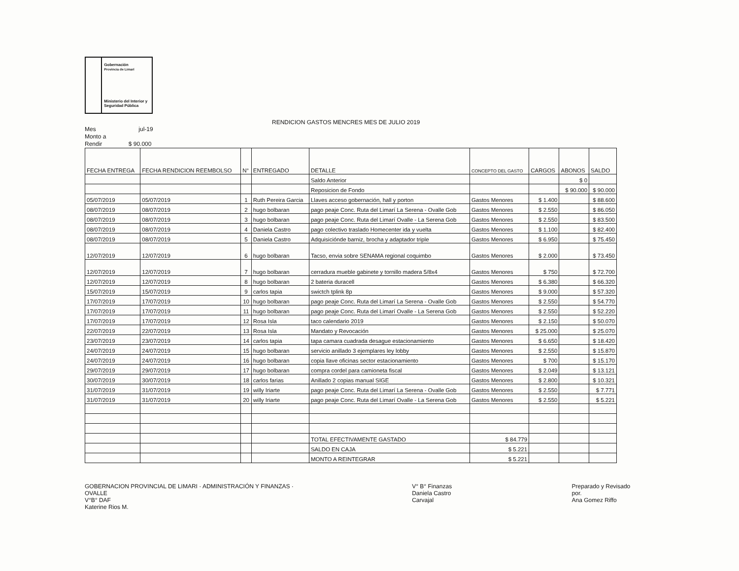Gobernación
Provincia de Limarí
Ministerio del Interior y Seguridad Pública
RENDICION GASTOS MENCRES MES DE JULIO 2019
Mes jul-19
Monto a
Rendir $ 90.000
| FECHA ENTREGA | FECHA RENDICION REEMBOLSO | N° | ENTREGADO | DETALLE | CONCEPTO DEL GASTO | CARGOS | ABONOS | SALDO |
| --- | --- | --- | --- | --- | --- | --- | --- | --- |
| | | | | Saldo Anterior | | | $ 0 | |
| | | | | Reposicion de Fondo | | | $ 90.000 | $ 90.000 |
| 05/07/2019 | 05/07/2019 | 1 | Ruth Pereira Garcia | Llaves acceso gobernación, hall y porton | Gastos Menores | $ 1.400 | | $ 88.600 |
| 08/07/2019 | 08/07/2019 | 2 | hugo bolbaran | pago peaje Conc. Ruta del Limarí La Serena - Ovalle Gob | Gastos Menores | $ 2.550 | | $ 86.050 |
| 08/07/2019 | 08/07/2019 | 3 | hugo bolbaran | pago peaje Conc. Ruta del Limarí Ovalle - La Serena Gob | Gastos Menores | $ 2.550 | | $ 83.500 |
| 08/07/2019 | 08/07/2019 | 4 | Daniela Castro | pago colectivo traslado Homecenter ida y vuelta | Gastos Menores | $ 1.100 | | $ 82.400 |
| 08/07/2019 | 08/07/2019 | 5 | Daniela Castro | Adquisiciónde barniz, brocha y adaptador triple | Gastos Menores | $ 6.950 | | $ 75.450 |
| 12/07/2019 | 12/07/2019 | 6 | hugo bolbaran | Tacso, envia sobre SENAMA regional coquimbo | Gastos Menores | $ 2.000 | | $ 73.450 |
| 12/07/2019 | 12/07/2019 | 7 | hugo bolbaran | cerradura mueble gabinete y tornillo madera 5/8x4 | Gastos Menores | $ 750 | | $ 72.700 |
| 12/07/2019 | 12/07/2019 | 8 | hugo bolbaran | 2 bateria duracell | Gastos Menores | $ 6.380 | | $ 66.320 |
| 15/07/2019 | 15/07/2019 | 9 | carlos tapia | swictch tplink 8p | Gastos Menores | $ 9.000 | | $ 57.320 |
| 17/07/2019 | 17/07/2019 | 10 | hugo bolbaran | pago peaje Conc. Ruta del Limarí La Serena - Ovalle Gob | Gastos Menores | $ 2.550 | | $ 54.770 |
| 17/07/2019 | 17/07/2019 | 11 | hugo bolbaran | pago peaje Conc. Ruta del Limarí Ovalle - La Serena Gob | Gastos Menores | $ 2.550 | | $ 52.220 |
| 17/07/2019 | 17/07/2019 | 12 | Rosa Isla | taco calendario 2019 | Gastos Menores | $ 2.150 | | $ 50.070 |
| 22/07/2019 | 22/07/2019 | 13 | Rosa Isla | Mandato y Revocación | Gastos Menores | $ 25.000 | | $ 25.070 |
| 23/07/2019 | 23/07/2019 | 14 | carlos tapia | tapa camara cuadrada desague estacionamiento | Gastos Menores | $ 6.650 | | $ 18.420 |
| 24/07/2019 | 24/07/2019 | 15 | hugo bolbaran | servicio anillado 3 ejemplares ley lobby | Gastos Menores | $ 2.550 | | $ 15.870 |
| 24/07/2019 | 24/07/2019 | 16 | hugo bolbaran | copia llave oficinas sector estacionamiento | Gastos Menores | $ 700 | | $ 15.170 |
| 29/07/2019 | 29/07/2019 | 17 | hugo bolbaran | compra cordel para camioneta fiscal | Gastos Menores | $ 2.049 | | $ 13.121 |
| 30/07/2019 | 30/07/2019 | 18 | carlos farias | Anillado 2 copias manual SIGE | Gastos Menores | $ 2.800 | | $ 10.321 |
| 31/07/2019 | 31/07/2019 | 19 | willy Iriarte | pago peaje Conc. Ruta del Limarí La Serena - Ovalle Gob | Gastos Menores | $ 2.550 | | $ 7.771 |
| 31/07/2019 | 31/07/2019 | 20 | willy Iriarte | pago peaje Conc. Ruta del Limarí Ovalle - La Serena Gob | Gastos Menores | $ 2.550 | | $ 5.221 |
| | | | | TOTAL EFECTIVAMENTE GASTADO | $ 84.779 | | | |
| | | | | SALDO EN CAJA | $ 5.221 | | | |
| | | | | MONTO A REINTEGRAR | $ 5.221 | | | |
GOBERNACION PROVINCIAL DE LIMARI · ADMINISTRACIÓN Y FINANZAS · OVALLE
V°B° DAF
Katerine Rios M.
V° B° Finanzas
Daniela Castro Carvajal
Preparado y Revisado por.
Ana Gomez Riffo